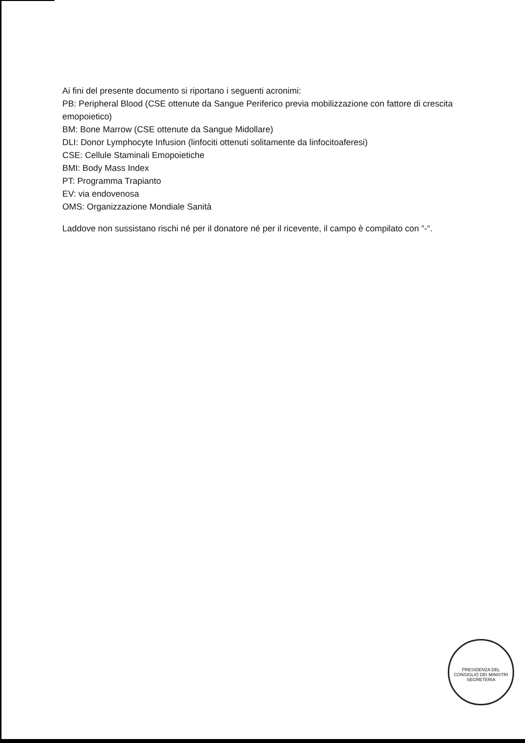Ai fini del presente documento si riportano i seguenti acronimi:
PB: Peripheral Blood (CSE ottenute da Sangue Periferico previa mobilizzazione con fattore di crescita emopoietico)
BM: Bone Marrow (CSE ottenute da Sangue Midollare)
DLI: Donor Lymphocyte Infusion (linfociti ottenuti solitamente da linfocitoaferesi)
CSE: Cellule Staminali Emopoietiche
BMI: Body Mass Index
PT: Programma Trapianto
EV: via endovenosa
OMS: Organizzazione Mondiale Sanità
Laddove non sussistano rischi né per il donatore né per il ricevente, il campo è compilato con “-“.
PRESIDENZA DEL CONSIGLIO DEI MINISTRI
SEGRETERIA